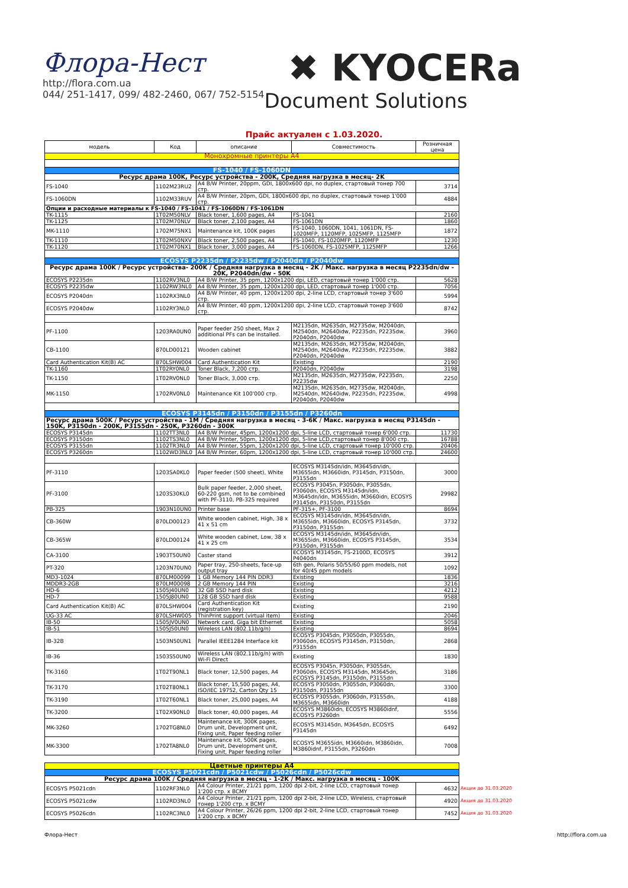Флора-Нест
http://flora.com.ua
044/ 251-1417, 099/ 482-2460, 067/ 752-5154
✖ KYOCERa
Document Solutions
Прайс актуален с 1.03.2020.
| модель | Код | описание | Совместимость | Розничная цена | |
| --- | --- | --- | --- | --- | --- |
| Монохромные принтеры А4 | | | | | |
| FS-1040 / FS-1060DN | | | | | |
| Ресурс драма 100K, Ресурс устройства - 200K, Средняя нагрузка в месяц- 2K | | | | | |
| FS-1040 | 1102M23RU2 | A4 B/W Printer, 20ppm, GDI, 1800x600 dpi, no duplex, стартовый тонер 700 стр. | | 3714 | |
| FS-1060DN | 1102M33RUV | A4 B/W Printer, 20pm, GDI, 1800x600 dpi, no duplex, стартовый тонер 1'000 стр. | | 4884 | |
| Опции и расходные материалы к FS-1040 / FS-1041 / FS-1060DN / FS-1061DN | | | | | |
| TK-1115 | 1T02M50NLV | Black toner, 1,600 pages, A4 | FS-1041 | 2160 | |
| TK-1125 | 1T02M70NLV | Black toner, 2,100 pages, A4 | FS-1061DN | 1860 | |
| MK-1110 | 1702M75NX1 | Maintenance kit, 100K pages | FS-1040, 1060DN, 1041, 1061DN, FS-1020MFP, 1120MFP, 1025MFP, 1125MFP | 1872 | |
| TK-1110 | 1T02M50NXV | Black toner, 2,500 pages, A4 | FS-1040, FS-1020MFP, 1120MFP | 1230 | |
| TK-1120 | 1T02M70NX1 | Black toner, 3,000 pages, A4 | FS-1060DN, FS-1025MFP, 1125MFP | 1266 | |
| ECOSYS P2235dn / P2235dw / P2040dn / P2040dw | | | | | |
| Ресурс драма 100K / Ресурс устройства- 200K / Средняя нагрузка в месяц - 2K / Макс. нагрузка в месяц P2235dn/dw - 20K, P2040dn/dw - 50K | | | | | |
| ECOSYS P2235dn | 1102RV3NL0 | A4 B/W Printer, 35 ppm, 1200x1200 dpi, LED, стартовый тонер 1'000 стр. | | 5628 | |
| ECOSYS P2235dw | 1102RW3NL0 | A4 B/W Printer, 35 ppm, 1200x1200 dpi, LED, стартовый тонер 1'000 стр. | | 7056 | |
| ECOSYS P2040dn | 1102RX3NL0 | A4 B/W Printer, 40 ppm, 1200x1200 dpi, 2-line LCD, стартовый тонер 3'600 стр. | | 5994 | |
| ECOSYS P2040dw | 1102RY3NL0 | A4 B/W Printer, 40 ppm, 1200x1200 dpi, 2-line LCD, стартовый тонер 3'600 стр. | | 8742 | |
| PF-1100 | 1203RA0UN0 | Paper feeder 250 sheet, Max 2 additional PFs can be installed. | M2135dn, M2635dn, M2735dw, M2040dn, M2540dn, M2640idw, P2235dn, P2235dw, P2040dn, P2040dw | 3960 | |
| CB-1100 | 870LD00121 | Wooden cabinet | M2135dn, M2635dn, M2735dw, M2040dn, M2540dn, M2640idw, P2235dn, P2235dw, P2040dn, P2040dw | 3882 | |
| Card Authentication Kit(B) AC | 870LSHW004 | Card Authentication Kit | Existing | 2190 | |
| TK-1160 | 1T02RY0NL0 | Toner Black, 7,200 стр. | P2040dn, P2040dw | 3198 | |
| TK-1150 | 1T02RV0NL0 | Toner Black, 3,000 стр. | M2135dn, M2635dn, M2735dw, P2235dn, P2235dw | 2250 | |
| MK-1150 | 1702RV0NL0 | Maintenance Kit 100'000 стр. | M2135dn, M2635dn, M2735dw, M2040dn, M2540dn, M2640idw, P2235dn, P2235dw, P2040dn, P2040dw | 4998 | |
| ECOSYS P3145dn / P3150dn / P3155dn / P3260dn | | | | | |
| Ресурс драма 500K / Ресурс устройства - 1M / Средняя нагрузка в месяц - 3-6K / Макс. нагрузка в месяц P3145dn - 150K, P3150dn - 200K, P3155dn - 250K, P3260dn - 300K | | | | | |
| ECOSYS P3145dn | 1102TT3NL0 | A4 B/W Printer, 45pm, 1200x1200 dpi, 5-line LCD, стартовый тонер 6'000 стр. | | 11730 | |
| ECOSYS P3150dn | 1102TS3NL0 | A4 B/W Printer, 50pm, 1200x1200 dpi, 5-line LCD,стартовый тонер 8'000 стр. | | 16788 | |
| ECOSYS P3155dn | 1102TR3NL0 | A4 B/W Printer, 55pm, 1200x1200 dpi, 5-line LCD, стартовый тонер 10'000 стр. | | 20406 | |
| ECOSYS P3260dn | 1102WD3NL0 | A4 B/W Printer, 60pm, 1200x1200 dpi, 5-line LCD, стартовый тонер 10'000 стр. | | 24600 | |
| PF-3110 | 1203SA0KL0 | Paper feeder (500 sheet), White | ECOSYS M3145dn/idn, M3645dn/idn, M3655idn, M3660idn, P3145dn, P3150dn, P3155dn | 3000 | |
| PF-3100 | 1203S30KL0 | Bulk paper feeder, 2,000 sheet, 60-220 gsm, not to be combined with PF-3110, PB-325 required | ECOSYS P3045n, P3050dn, P3055dn, P3060dn, ECOSYS M3145dn/idn, M3645dn/idn, M3655idn, M3660idn, ECOSYS P3145dn, P3150dn, P3155dn | 29982 | |
| PB-325 | 1903N10UN0 | Printer base | PF-315+, PF-3100 | 8694 | |
| CB-360W | 870LD00123 | White wooden cabinet, High, 38 x 41 x 51 cm | ECOSYS M3145dn/idn, M3645dn/idn, M3655idn, M3660idn, ECOSYS P3145dn, P3150dn, P3155dn | 3732 | |
| CB-365W | 870LD00124 | White wooden cabinet, Low, 38 x 41 x 25 cm | ECOSYS M3145dn/idn, M3645dn/idn, M3655idn, M3660idn, ECOSYS P3145dn, P3150dn, P3155dn | 3534 | |
| CA-3100 | 1903T50UN0 | Caster stand | ECOSYS M3145dn, FS-2100D, ECOSYS P4040dn | 3912 | |
| PT-320 | 1203N70UN0 | Paper tray, 250-sheets, face-up output tray | 6th gen, Polaris 50/55/60 ppm models, not for 40/45 ppm models | 1092 | |
| MD3-1024 | 870LM00099 | 1 GB Memory 144 PIN DDR3 | Existing | 1836 | |
| MDDR3-2GB | 870LM00098 | 2 GB Memory 144 PIN | Existing | 3216 | |
| HD-6 | 1505J40UN0 | 32 GB SSD hard disk | Existing | 4212 | |
| HD-7 | 1505J80UN0 | 128 GB SSD hard disk | Existing | 9588 | |
| Card Authentication Kit(B) AC | 870LSHW004 | Card Authentication Kit (registration key) | Existing | 2190 | |
| UG-33 AC | 870LSHW005 | ThinPrint support (virtual item) | Existing | 2046 | |
| IB-50 | 1505JV0UN0 | Network card, Giga bit Ethernet | Existing | 5058 | |
| IB-51 | 1505J50UN0 | Wireless LAN (802.11b/g/n) | Existing | 8694 | |
| IB-32B | 1503N50UN1 | Parallel IEEE1284 Interface kit | ECOSYS P3045dn, P3050dn, P3055dn, P3060dn, ECOSYS P3145dn, P3150dn, P3155dn | 2868 | |
| IB-36 | 1503S50UN0 | Wireless LAN (802.11b/g/n) with Wi-Fi Direct | Existing | 1830 | |
| TK-3160 | 1T02T90NL1 | Black toner, 12,500 pages, A4 | ECOSYS P3045n, P3050dn, P3055dn, P3060dn, ECOSYS M3145dn, M3645dn, ECOSYS P3145dn, P3150dn, P3155dn | 3186 | |
| TK-3170 | 1T02T80NL1 | Black toner, 15,500 pages, A4, ISO/IEC 19752, Carton Qty 15 | ECOSYS P3050dn, P3055dn, P3060dn, P3150dn, P3155dn | 3300 | |
| TK-3190 | 1T02T60NL1 | Black toner, 25,000 pages, A4 | ECOSYS P3055dn, P3060dn, P3155dn, M3655idn, M3660idn | 4188 | |
| TK-3200 | 1T02X90NL0 | Black toner, 40,000 pages, A4 | ECOSYS M3860idn, ECOSYS M3860idnf, ECOSYS P3260dn | 5556 | |
| MK-3260 | 1702TG8NL0 | Maintenance kit, 300K pages, Drum unit, Development unit, Fixing unit, Paper feeding roller | ECOSYS M3145dn, M3645dn, ECOSYS P3145dn | 6492 | |
| MK-3300 | 1702TA8NL0 | Maintenance kit, 500K pages, Drum unit, Development unit, Fixing unit, Paper feeding roller | ECOSYS M3655idn, M3660idn, M3860idn, M3860idnf, P3155dn, P3260dn | 7008 | |
| Цветные принтеры А4 | | | | | |
| ECOSYS P5021cdn / P5021cdw / P5026cdn / P5026cdw | | | | | |
| Ресурс драма 100K / Средняя нагрузка в месяц - 1-2K / Макс. нагрузка в месяц - 100K | | | | | |
| ECOSYS P5021cdn | 1102RF3NL0 | A4 Colour Printer, 21/21 ppm, 1200 dpi 2-bit, 2-line LCD, стартовый тонер 1'200 стр. x BCMY | | 4632 | Акция до 31.03.2020 |
| ECOSYS P5021cdw | 1102RD3NL0 | A4 Colour Printer, 21/21 ppm, 1200 dpi 2-bit, 2-line LCD, Wireless, стартовый тонер 1'200 стр. x BCMY | | 4920 | Акция до 31.03.2020 |
| ECOSYS P5026cdn | 1102RC3NL0 | A4 Colour Printer, 26/26 ppm, 1200 dpi 2-bit, 2-line LCD, стартовый тонер 1'200 стр. x BCMY | | 7452 | Акция до 31.03.2020 |
Флора-Нест http://flora.com.ua